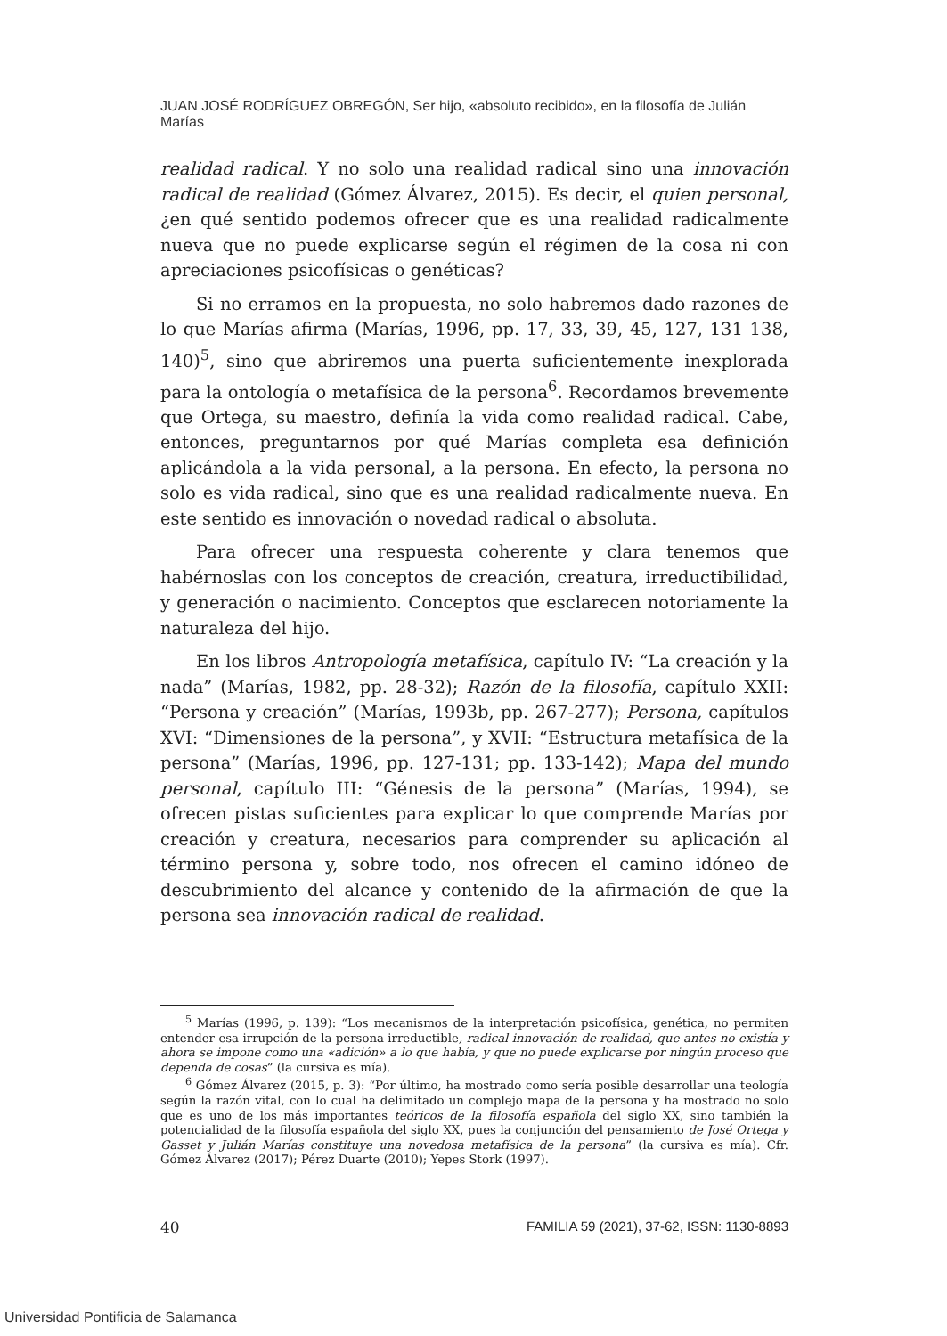JUAN JOSÉ RODRÍGUEZ OBREGÓN, Ser hijo, «absoluto recibido», en la filosofía de Julián Marías
realidad radical. Y no solo una realidad radical sino una innovación radical de realidad (Gómez Álvarez, 2015). Es decir, el quien personal, ¿en qué sentido podemos ofrecer que es una realidad radicalmente nueva que no puede explicarse según el régimen de la cosa ni con apreciaciones psicofísicas o genéticas?
Si no erramos en la propuesta, no solo habremos dado razones de lo que Marías afirma (Marías, 1996, pp. 17, 33, 39, 45, 127, 131 138, 140)<sup>5</sup>, sino que abriremos una puerta suficientemente inexplorada para la ontología o metafísica de la persona<sup>6</sup>. Recordamos brevemente que Ortega, su maestro, definía la vida como realidad radical. Cabe, entonces, preguntarnos por qué Marías completa esa definición aplicándola a la vida personal, a la persona. En efecto, la persona no solo es vida radical, sino que es una realidad radicalmente nueva. En este sentido es innovación o novedad radical o absoluta.
Para ofrecer una respuesta coherente y clara tenemos que habérnoslas con los conceptos de creación, creatura, irreductibilidad, y generación o nacimiento. Conceptos que esclarecen notoriamente la naturaleza del hijo.
En los libros Antropología metafísica, capítulo IV: “La creación y la nada” (Marías, 1982, pp. 28-32); Razón de la filosofía, capítulo XXII: “Persona y creación” (Marías, 1993b, pp. 267-277); Persona, capítulos XVI: “Dimensiones de la persona”, y XVII: “Estructura metafísica de la persona” (Marías, 1996, pp. 127-131; pp. 133-142); Mapa del mundo personal, capítulo III: “Génesis de la persona” (Marías, 1994), se ofrecen pistas suficientes para explicar lo que comprende Marías por creación y creatura, necesarios para comprender su aplicación al término persona y, sobre todo, nos ofrecen el camino idóneo de descubrimiento del alcance y contenido de la afirmación de que la persona sea innovación radical de realidad.
<sup>5</sup> Marías (1996, p. 139): “Los mecanismos de la interpretación psicofísica, genética, no permiten entender esa irrupción de la persona irreductible, radical innovación de realidad, que antes no existía y ahora se impone como una «adición» a lo que había, y que no puede explicarse por ningún proceso que dependa de cosas” (la cursiva es mía).
<sup>6</sup> Gómez Álvarez (2015, p. 3): “Por último, ha mostrado como sería posible desarrollar una teología según la razón vital, con lo cual ha delimitado un complejo mapa de la persona y ha mostrado no solo que es uno de los más importantes teóricos de la filosofía española del siglo XX, sino también la potencialidad de la filosofía española del siglo XX, pues la conjunción del pensamiento de José Ortega y Gasset y Julián Marías constituye una novedosa metafísica de la persona” (la cursiva es mía). Cfr. Gómez Álvarez (2017); Pérez Duarte (2010); Yepes Stork (1997).
40 FAMILIA 59 (2021), 37-62, ISSN: 1130-8893
Universidad Pontificia de Salamanca